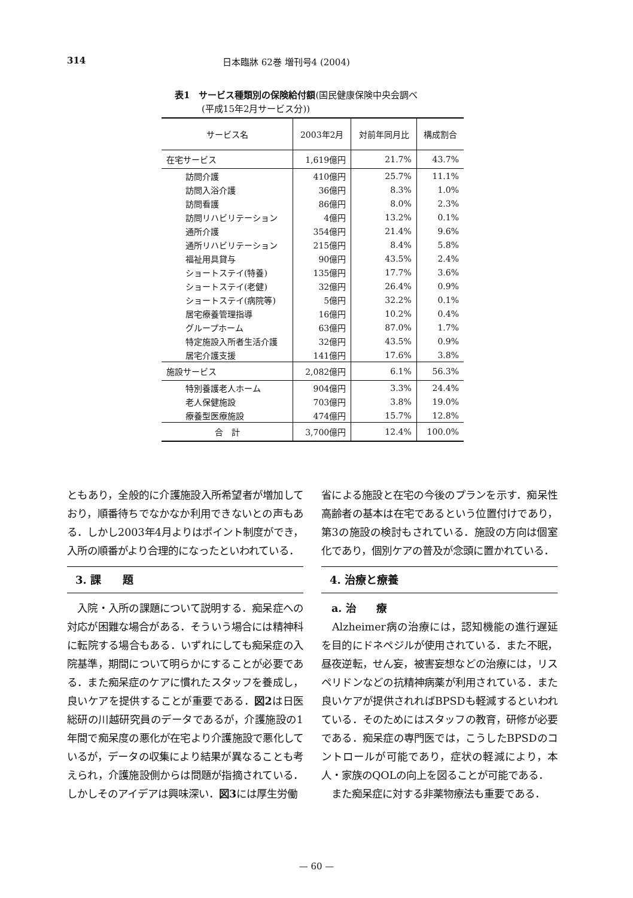314 日本臨牀 62巻 増刊号4 (2004)
表1　サービス種類別の保険給付額(国民健康保険中央会調べ
　　　(平成15年2月サービス分))
| サービス名 | 2003年2月 | 対前年同月比 | 構成割合 |
| --- | --- | --- | --- |
| 在宅サービス | 1,619億円 | 21.7% | 43.7% |
| 訪問介護 | 410億円 | 25.7% | 11.1% |
| 訪問入浴介護 | 36億円 | 8.3% | 1.0% |
| 訪問看護 | 86億円 | 8.0% | 2.3% |
| 訪問リハビリテーション | 4億円 | 13.2% | 0.1% |
| 通所介護 | 354億円 | 21.4% | 9.6% |
| 通所リハビリテーション | 215億円 | 8.4% | 5.8% |
| 福祉用具貸与 | 90億円 | 43.5% | 2.4% |
| ショートステイ(特養) | 135億円 | 17.7% | 3.6% |
| ショートステイ(老健) | 32億円 | 26.4% | 0.9% |
| ショートステイ(病院等) | 5億円 | 32.2% | 0.1% |
| 居宅療養管理指導 | 16億円 | 10.2% | 0.4% |
| グループホーム | 63億円 | 87.0% | 1.7% |
| 特定施設入所者生活介護 | 32億円 | 43.5% | 0.9% |
| 居宅介護支援 | 141億円 | 17.6% | 3.8% |
| 施設サービス | 2,082億円 | 6.1% | 56.3% |
| 特別養護老人ホーム | 904億円 | 3.3% | 24.4% |
| 老人保健施設 | 703億円 | 3.8% | 19.0% |
| 療養型医療施設 | 474億円 | 15.7% | 12.8% |
| 合 計 | 3,700億円 | 12.4% | 100.0% |
ともあり，全般的に介護施設入所希望者が増加しており，順番待ちでなかなか利用できないとの声もある．しかし2003年4月よりはポイント制度ができ，入所の順番がより合理的になったといわれている．
3. 課　　題
　入院・入所の課題について説明する．痴呆症への対応が困難な場合がある．そういう場合には精神科に転院する場合もある．いずれにしても痴呆症の入院基準，期間について明らかにすることが必要である．また痴呆症のケアに慣れたスタッフを養成し，良いケアを提供することが重要である．図2は日医総研の川越研究員のデータであるが，介護施設の1年間で痴呆度の悪化が在宅より介護施設で悪化しているが，データの収集により結果が異なることも考えられ，介護施設側からは問題が指摘されている．しかしそのアイデアは興味深い．図3には厚生労働
省による施設と在宅の今後のプランを示す．痴呆性高齢者の基本は在宅であるという位置付けであり，第3の施設の検討もされている．施設の方向は個室化であり，個別ケアの普及が念頭に置かれている．
4. 治療と療養
　a. 治　　療
　Alzheimer病の治療には，認知機能の進行遅延を目的にドネペジルが使用されている．また不眠，昼夜逆転，せん妄，被害妄想などの治療には，リスペリドンなどの抗精神病薬が利用されている．また良いケアが提供されればBPSDも軽減するといわれている．そのためにはスタッフの教育，研修が必要である．痴呆症の専門医では，こうしたBPSDのコントロールが可能であり，症状の軽減により，本人・家族のQOLの向上を図ることが可能である．
　また痴呆症に対する非薬物療法も重要である．
— 60 —